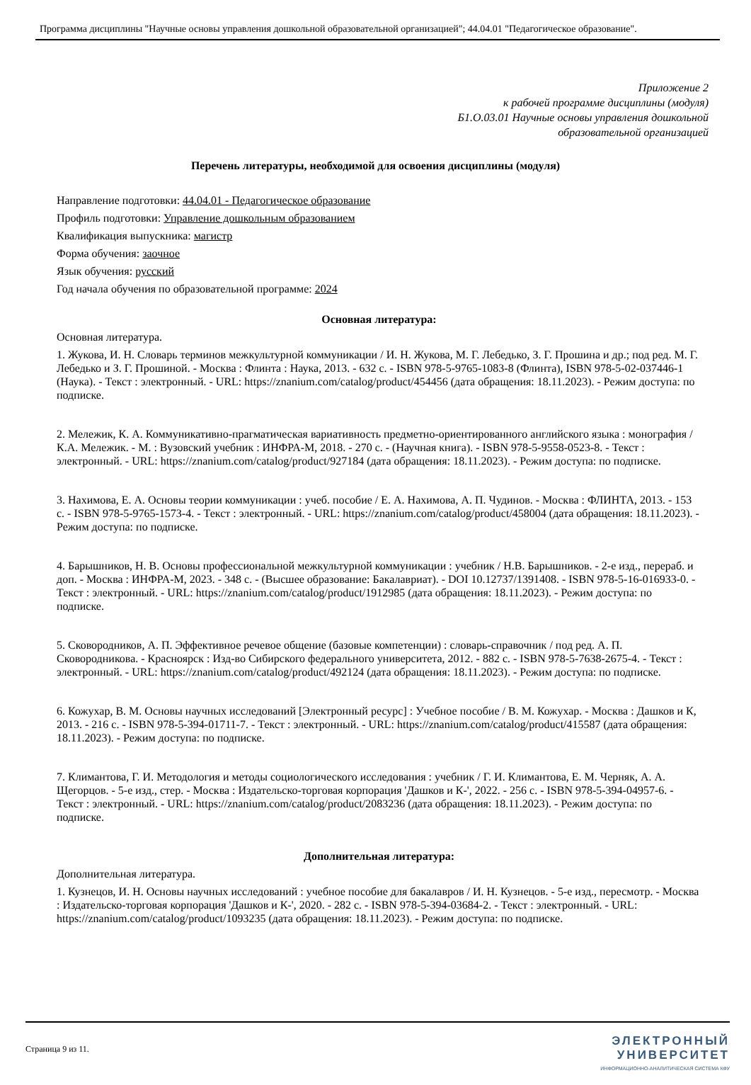Программа дисциплины "Научные основы управления дошкольной образовательной организацией"; 44.04.01 "Педагогическое образование".
Приложение 2
к рабочей программе дисциплины (модуля)
Б1.О.03.01 Научные основы управления дошкольной
образовательной организацией
Перечень литературы, необходимой для освоения дисциплины (модуля)
Направление подготовки: 44.04.01 - Педагогическое образование
Профиль подготовки: Управление дошкольным образованием
Квалификация выпускника: магистр
Форма обучения: заочное
Язык обучения: русский
Год начала обучения по образовательной программе: 2024
Основная литература:
Основная литература.
1. Жукова, И. Н. Словарь терминов межкультурной коммуникации / И. Н. Жукова, М. Г. Лебедько, З. Г. Прошина и др.; под ред. М. Г. Лебедько и З. Г. Прошиной. - Москва : Флинта : Наука, 2013. - 632 с. - ISBN 978-5-9765-1083-8 (Флинта), ISBN 978-5-02-037446-1 (Наука). - Текст : электронный. - URL: https://znanium.com/catalog/product/454456 (дата обращения: 18.11.2023). - Режим доступа: по подписке.
2. Мележик, К. А. Коммуникативно-прагматическая вариативность предметно-ориентированного английского языка : монография / К.А. Мележик. - М. : Вузовский учебник : ИНФРА-М, 2018. - 270 с. - (Научная книга). - ISBN 978-5-9558-0523-8. - Текст : электронный. - URL: https://znanium.com/catalog/product/927184 (дата обращения: 18.11.2023). - Режим доступа: по подписке.
3. Нахимова, Е. А. Основы теории коммуникации : учеб. пособие / Е. А. Нахимова, А. П. Чудинов. - Москва : ФЛИНТА, 2013. - 153 с. - ISBN 978-5-9765-1573-4. - Текст : электронный. - URL: https://znanium.com/catalog/product/458004 (дата обращения: 18.11.2023). - Режим доступа: по подписке.
4. Барышников, Н. В. Основы профессиональной межкультурной коммуникации : учебник / Н.В. Барышников. - 2-е изд., перераб. и доп. - Москва : ИНФРА-М, 2023. - 348 с. - (Высшее образование: Бакалавриат). - DOI 10.12737/1391408. - ISBN 978-5-16-016933-0. - Текст : электронный. - URL: https://znanium.com/catalog/product/1912985 (дата обращения: 18.11.2023). - Режим доступа: по подписке.
5. Сковородников, А. П. Эффективное речевое общение (базовые компетенции) : словарь-справочник / под ред. А. П. Сковородникова. - Красноярск : Изд-во Сибирского федерального университета, 2012. - 882 с. - ISBN 978-5-7638-2675-4. - Текст : электронный. - URL: https://znanium.com/catalog/product/492124 (дата обращения: 18.11.2023). - Режим доступа: по подписке.
6. Кожухар, В. М. Основы научных исследований [Электронный ресурс] : Учебное пособие / В. М. Кожухар. - Москва : Дашков и К, 2013. - 216 с. - ISBN 978-5-394-01711-7. - Текст : электронный. - URL: https://znanium.com/catalog/product/415587 (дата обращения: 18.11.2023). - Режим доступа: по подписке.
7. Климантова, Г. И. Методология и методы социологического исследования : учебник / Г. И. Климантова, Е. М. Черняк, А. А. Щегорцов. - 5-е изд., стер. - Москва : Издательско-торговая корпорация 'Дашков и К-', 2022. - 256 с. - ISBN 978-5-394-04957-6. - Текст : электронный. - URL: https://znanium.com/catalog/product/2083236 (дата обращения: 18.11.2023). - Режим доступа: по подписке.
Дополнительная литература:
Дополнительная литература.
1. Кузнецов, И. Н. Основы научных исследований : учебное пособие для бакалавров / И. Н. Кузнецов. - 5-е изд., пересмотр. - Москва : Издательско-торговая корпорация 'Дашков и К-', 2020. - 282 с. - ISBN 978-5-394-03684-2. - Текст : электронный. - URL: https://znanium.com/catalog/product/1093235 (дата обращения: 18.11.2023). - Режим доступа: по подписке.
Страница 9 из 11.
ЭЛЕКТРОННЫЙ
УНИВЕРСИТЕТ
ИНФОРМАЦИОННО-АНАЛИТИЧЕСКАЯ СИСТЕМА КФУ